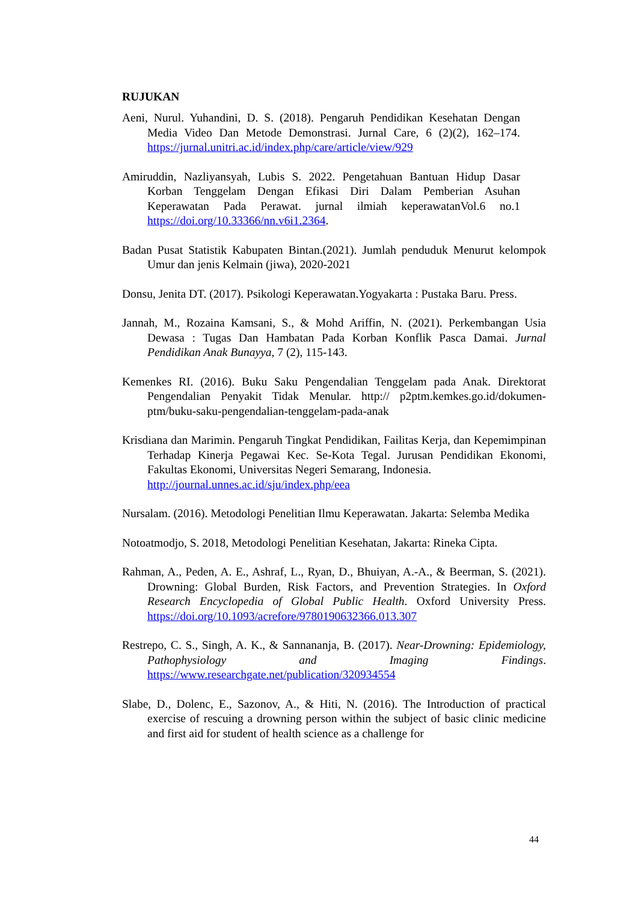RUJUKAN
Aeni, Nurul. Yuhandini, D. S. (2018). Pengaruh Pendidikan Kesehatan Dengan Media Video Dan Metode Demonstrasi. Jurnal Care, 6 (2)(2), 162–174. https://jurnal.unitri.ac.id/index.php/care/article/view/929
Amiruddin, Nazliyansyah, Lubis S. 2022. Pengetahuan Bantuan Hidup Dasar Korban Tenggelam Dengan Efikasi Diri Dalam Pemberian Asuhan Keperawatan Pada Perawat. jurnal ilmiah keperawatanVol.6 no.1 https://doi.org/10.33366/nn.v6i1.2364.
Badan Pusat Statistik Kabupaten Bintan.(2021). Jumlah penduduk Menurut kelompok Umur dan jenis Kelmain (jiwa), 2020-2021
Donsu, Jenita DT. (2017). Psikologi Keperawatan.Yogyakarta : Pustaka Baru. Press.
Jannah, M., Rozaina Kamsani, S., & Mohd Ariffin, N. (2021). Perkembangan Usia Dewasa : Tugas Dan Hambatan Pada Korban Konflik Pasca Damai. Jurnal Pendidikan Anak Bunayya, 7 (2), 115-143.
Kemenkes RI. (2016). Buku Saku Pengendalian Tenggelam pada Anak. Direktorat Pengendalian Penyakit Tidak Menular. http:// p2ptm.kemkes.go.id/dokumen-ptm/buku-saku-pengendalian-tenggelam-pada-anak
Krisdiana dan Marimin. Pengaruh Tingkat Pendidikan, Failitas Kerja, dan Kepemimpinan Terhadap Kinerja Pegawai Kec. Se-Kota Tegal. Jurusan Pendidikan Ekonomi, Fakultas Ekonomi, Universitas Negeri Semarang, Indonesia.
http://journal.unnes.ac.id/sju/index.php/eea
Nursalam. (2016). Metodologi Penelitian Ilmu Keperawatan. Jakarta: Selemba Medika
Notoatmodjo, S. 2018, Metodologi Penelitian Kesehatan, Jakarta: Rineka Cipta.
Rahman, A., Peden, A. E., Ashraf, L., Ryan, D., Bhuiyan, A.-A., & Beerman, S. (2021). Drowning: Global Burden, Risk Factors, and Prevention Strategies. In Oxford Research Encyclopedia of Global Public Health. Oxford University Press. https://doi.org/10.1093/acrefore/9780190632366.013.307
Restrepo, C. S., Singh, A. K., & Sannananja, B. (2017). Near-Drowning: Epidemiology, Pathophysiology and Imaging Findings. https://www.researchgate.net/publication/320934554
Slabe, D., Dolenc, E., Sazonov, A., & Hiti, N. (2016). The Introduction of practical exercise of rescuing a drowning person within the subject of basic clinic medicine and first aid for student of health science as a challenge for
44